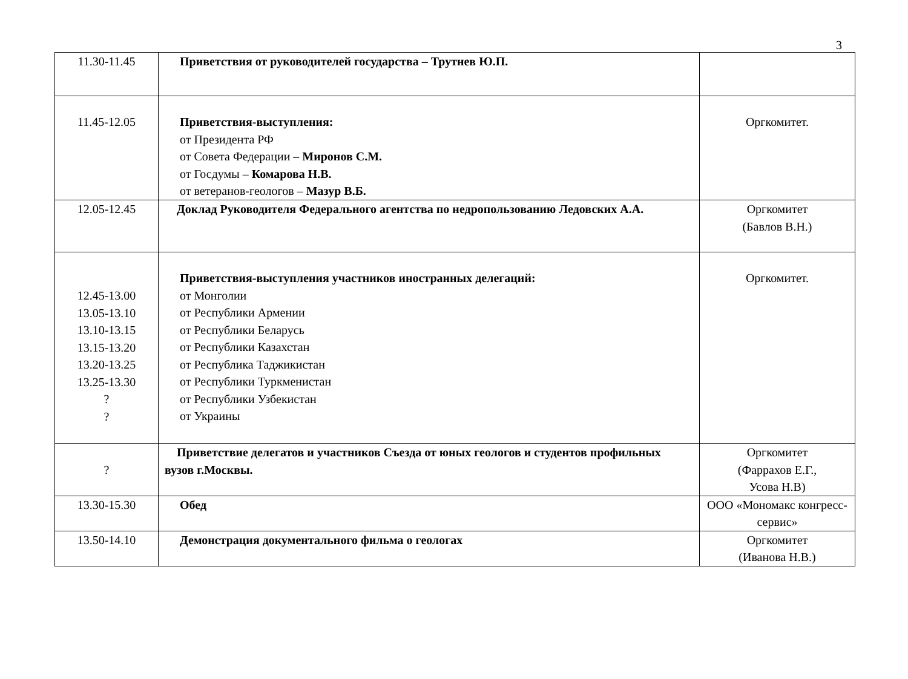3
| 11.30-11.45 | Приветствия от руководителей государства – Трутнев Ю.П. | |
| 11.45-12.05 | Приветствия-выступления: от Президента РФ от Совета Федерации – Миронов С.М. от Госдумы – Комарова Н.В. от ветеранов-геологов – Мазур В.Б. | Оргкомитет. |
| 12.05-12.45 | Доклад Руководителя Федерального агентства по недропользованию Ледовских А.А. | Оргкомитет (Бавлов В.Н.) |
| 12.45-13.00 13.05-13.10 13.10-13.15 13.15-13.20 13.20-13.25 13.25-13.30 ? ? | Приветствия-выступления участников иностранных делегаций: от Монголии от Республики Армении от Республики Беларусь от Республики Казахстан от Республика Таджикистан от Республики Туркменистан от Республики Узбекистан от Украины | Оргкомитет. |
| ? | Приветствие делегатов и участников Съезда от юных геологов и студентов профильных вузов г.Москвы. | Оргкомитет (Фаррахов Е.Г., Усова Н.В) |
| 13.30-15.30 | Обед | ООО «Мономакс конгресс-сервис» |
| 13.50-14.10 | Демонстрация документального фильма о геологах | Оргкомитет (Иванова Н.В.) |